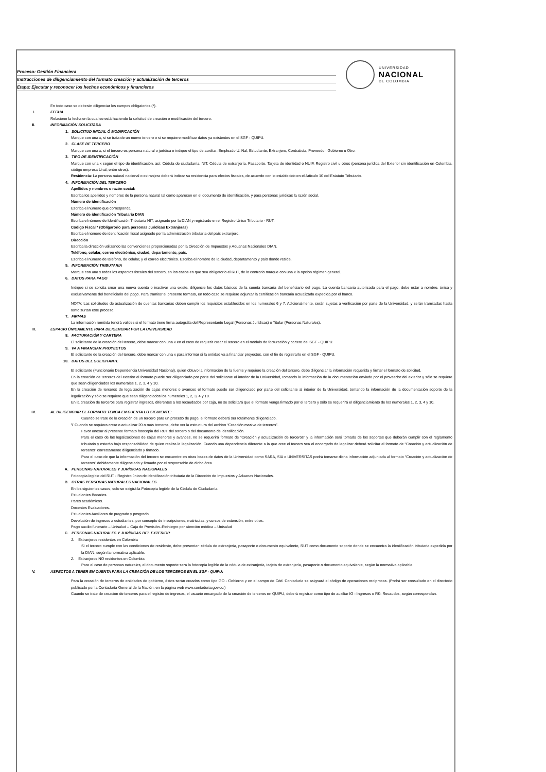Proceso: Gestión Financiera
Instrucciones de diligenciamiento del formato creación y actualización de terceros
Etapa: Ejecutar y reconocer los hechos económicos y financieros
UNIVERSIDAD
NACIONAL
DE COLOMBIA
En todo caso se deberán diligenciar los campos obligatorios (*).
I. FECHA
Relacione la fecha en la cual se está haciendo la solicitud de creación o modificación del tercero.
II. INFORMACIÓN SOLICITADA
1. SOLICITUD INICIAL Ó MODIFICACIÓN
Marque con una x, si se trata de un nuevo tercero o si se requiere modificar datos ya existentes en el SGF - QUIPU.
2. CLASE DE TERCERO
Marque con una x, si el tercero es persona natural o jurídica e indique el tipo de auxiliar: Empleado U. Nal, Estudiante, Extranjero, Contratista, Proveedor, Gobierno u Otro.
3. TIPO DE IDENTIFICACIÓN
Marque con una x según el tipo de identificación, así: Cédula de ciudadanía, NIT, Cédula de extranjería, Pasaporte, Tarjeta de identidad o NUIP, Registro civil u otros (persona jurídica del Exterior sin identificación en Colombia, código empresa Unal, entre otros).
Residencia: La persona natural nacional o extranjera deberá indicar su residencia para efectos fiscales, de acuerdo con lo establecido en el Articulo 10 del Estatuto Tributario.
4. INFORMACIÓN DEL TERCERO
Apellidos y nombres o razón social:
Escriba los apellidos y nombres de la persona natural tal como aparecen en el documento de identificación, y para personas jurídicas la razón social.
Número de identificación
Escriba el número que corresponda.
Número de identificación Tributaria DIAN
Escriba el número de Identificación Tributaria NIT, asignado por la DIAN y registrado en el Registro Único Tributario - RUT.
Codigo Fiscal * (Obligarorio para personas Juridicas Extranjeras)
Escriba el número de identificación fiscal asignado por la administración tributaria del país extranjero.
Dirección
Escriba la dirección utilizando las convenciones proporcionadas por la Dirección de Impuestos y Aduanas Nacionales DIAN.
Teléfono, celular, correo electrónico, ciudad, departamento, país.
Escriba el número de teléfono, de celular, y el correo electrónico. Escriba el nombre de la ciudad, departamento y país donde reside.
5. INFORMACIÓN TRIBUTARIA
Marque con una x todos los aspectos fiscales del tercero, en los casos en que sea obligatorio el RUT, de lo contrario marque con una x la opción régimen general.
6. DATOS PARA PAGO
Indique si se solicita crear una nueva cuenta o inactivar una existe, diligencie los datos básicos de la cuenta bancaria del beneficiario del pago. La cuenta bancaria autorizada para el pago, debe estar a nombre, única y exclusivamente del beneficiario del pago. Para tramitar el presente formato, en todo caso se requiere adjuntar la certificación bancaria actualizada expedida por el banco.
NOTA: Las solicitudes de actualización de cuentas bancarias deben cumplir los requisitos establecidos en los numerales 6 y 7. Adicionalmente, serán sujetas a verificación por parte de la Universidad, y serán tramitadas hasta tanto surtan este proceso.
7. FIRMAS
La información remitida tendrá validez si el formato tiene firma autográfa del Representante Legal (Personas Jurídicas) o Titular (Personas Naturales).
III. ESPACIO ÚNICAMENTE PARA DILIGENCIAR POR LA UNIVERSIDAD
8. FACTURACIÓN Y CARTERA
El solicitante de la creación del tercero, debe marcar con una x en el caso de requerir crear el tercero en el módulo de facturación y cartera del SGF - QUIPU.
9. VA A FINANCIAR PROYECTOS
El solicitante de la creación del tercero, debe marcar con una x para informar si la entidad va a financiar proyectos, con el fin de registrarlo en el SGF - QUIPU.
10. DATOS DEL SOLICITANTE
El solicitante (Funcionario Dependencia Universidad Nacional), quien obtuvo la información de la fuente y requiere la creación del tercero, debe diligenciar la información requerida y firmar el formato de solicitud.
En la creación de terceros del exterior el formato puede ser diligenciado por parte del solicitante al interior de la Universidad, tomando la información de la documentación enviada por el proveedor del exterior y sólo se requiere que sean diligenciados los numerales 1, 2, 3, 4 y 10.
En la creación de terceros de legalización de cajas menores o avances el formato puede ser diligenciado por parte del solicitante al interior de la Universidad, tomando la información de la documentación soporte de la legalización y sólo se requiere que sean diligenciados los numerales 1, 2, 3, 4 y 10.
En la creación de terceros para registrar ingresos, diferentes a los recaudados por caja, no se solicitará que el formato venga firmado por el tercero y sólo se requerirá el diligenciamiento de los numerales 1, 2, 3, 4 y 10.
IV. AL DILIGENCIAR EL FORMATO TENGA EN CUENTA LO SIGUIENTE:
Cuando se trate de la creación de un tercero para un proceso de pago, el formato deberá ser totalmente diligenciado.
Ÿ Cuando se requiera crear o actualizar 20 o más terceros, debe ver la estructura del archivo “Creación masiva de terceros”.
Favor anexar al presente formato fotocopia del RUT del tercero o del documento de identificación.
Para el caso de las legalizaciones de cajas menores y avances, no se requerirá formato de “Creación y actualización de terceros” y la información será tomada de los soportes que deberán cumplir con el reglamento tributario y estarán bajo responsabilidad de quien realiza la legalización. Cuando una dependencia diferente a la que cree el tercero sea el encargado de legalizar deberá solicitar el formato de “Creación y actualización de terceros” correctamente diligenciado y firmado.
Para el caso de que la información del tercero se encuentre en otras bases de datos de la Universidad como SARA, SIA o UNIVERSITAS podrá tomarse dicha información adjuntada al formato “Creación y actualización de terceros” debidamente diligenciado y firmado por el responsable de dicha área.
A. PERSONAS NATURALES Y JURÍDICAS NACIONALES
Fotocopia legible del RUT - Registro único de identificación tributaria de la Dirección de Impuestos y Aduanas Nacionales.
B. OTRAS PERSONAS NATURALES NACIONALES
En los siguientes casos, solo se exigirá la Fotocopia legible de la Cédula de Ciudadanía:
Estudiantes Becarios.
Pares académicos.
Docentes Evaluadores.
Estudiantes Auxiliares de pregrado y posgrado
Devolución de ingresos a estudiantes, por concepto de inscripciones, matriculas, y cursos de extensión, entre otros.
Pago auxilio funerario – Unisalud – Caja de Previsión.-Reintegro por atención médica – Unisalud
C. PERSONAS NATURALES Y JURÍDICAS DEL EXTERIOR
1. Extranjeros residentes en Colombia
Si el tercero cumple con las condiciones de residente, debe presentar: cédula de extranjería, pasaporte o documento equivalente, RUT como documento soporte donde se encuentra la identificación tributaria expedida por la DIAN, según la normativa aplicable.
2. Extranjeros NO residentes en Colombia
Para el caso de personas naturales, el documento soporte será la fotocopia legible de la cédula de extranjería, tarjeta de extranjería, pasaporte o documento equivalente, según la normativa aplicable.
V. ASPECTOS A TENER EN CUENTA PARA LA CREACIÓN DE LOS TERCEROS EN EL SGF - QUIPU:
Para la creación de terceros de entidades de gobierno, éstos serán creados como tipo GO - Gobierno y en el campo de Cód. Contaduría se asignará el código de operaciones recíprocas. (Podrá ser consultado en el directorio publicado por la Contaduría General de la Nación, en la página web www.contaduria.gov.co.)
Cuando se trate de creación de terceros para el registro de ingresos, el usuario encargado de la creación de terceros en QUIPU, deberá registrar como tipo de auxiliar IG - Ingresos o RK- Recaudos, según correspondan.